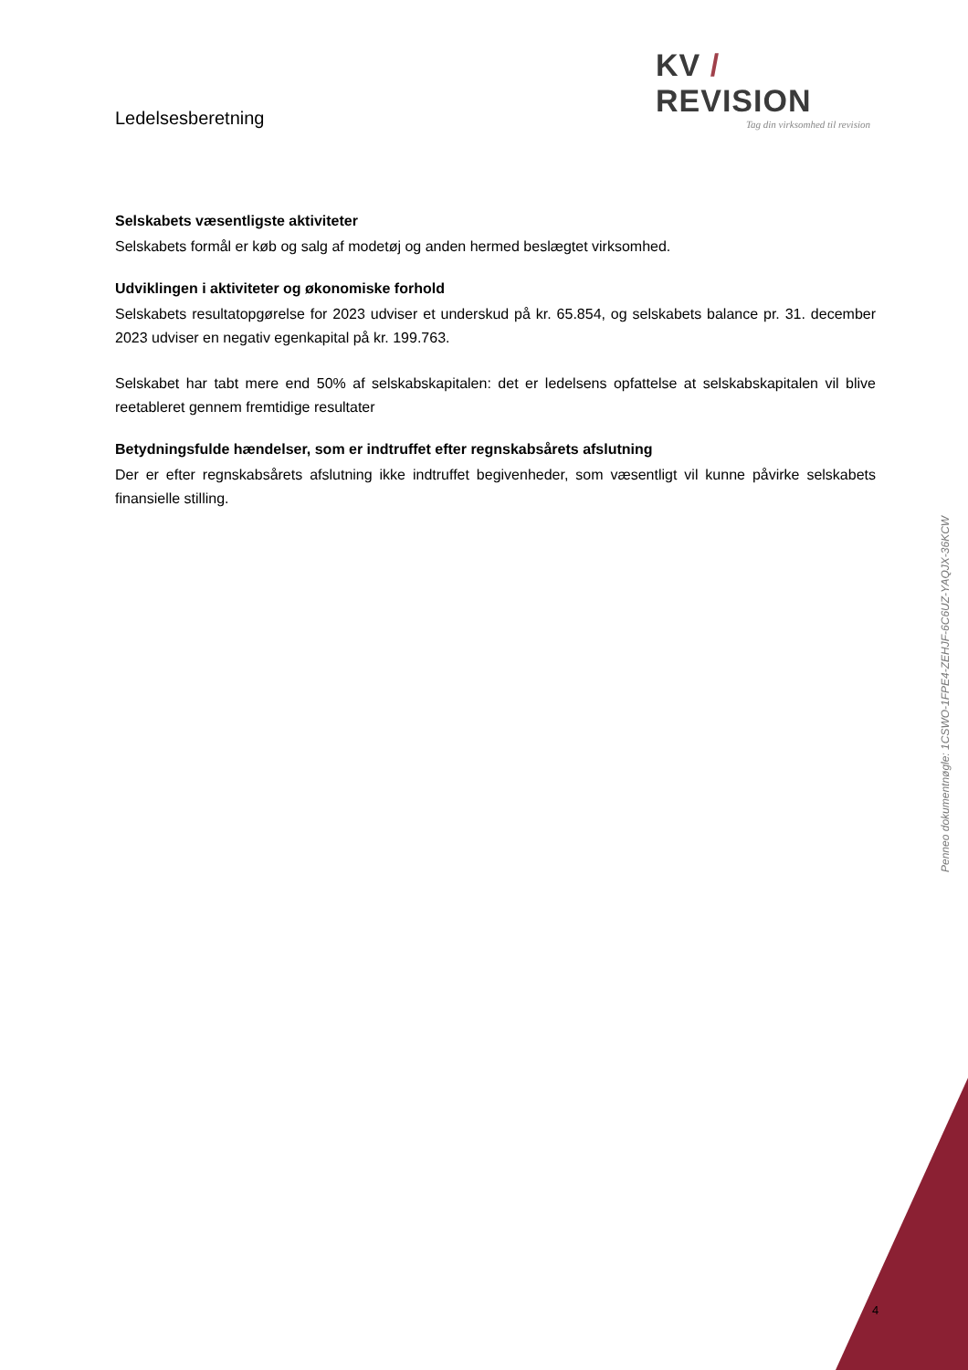KV / REVISION
Tag din virksomhed til revision
Ledelsesberetning
Selskabets væsentligste aktiviteter
Selskabets formål er køb og salg af modetøj og anden hermed beslægtet virksomhed.
Udviklingen i aktiviteter og økonomiske forhold
Selskabets resultatopgørelse for 2023 udviser et underskud på kr. 65.854, og selskabets balance pr. 31. december 2023 udviser en negativ egenkapital på kr. 199.763.
Selskabet har tabt mere end 50% af selskabskapitalen: det er ledelsens opfattelse at selskabskapitalen vil blive reetableret gennem fremtidige resultater
Betydningsfulde hændelser, som er indtruffet efter regnskabsårets afslutning
Der er efter regnskabsårets afslutning ikke indtruffet begivenheder, som væsentligt vil kunne påvirke selskabets finansielle stilling.
Penneo dokumentnøgle: 1CSWO-1FPE4-ZEHJF-6C6UZ-YAQJX-36KCW
4